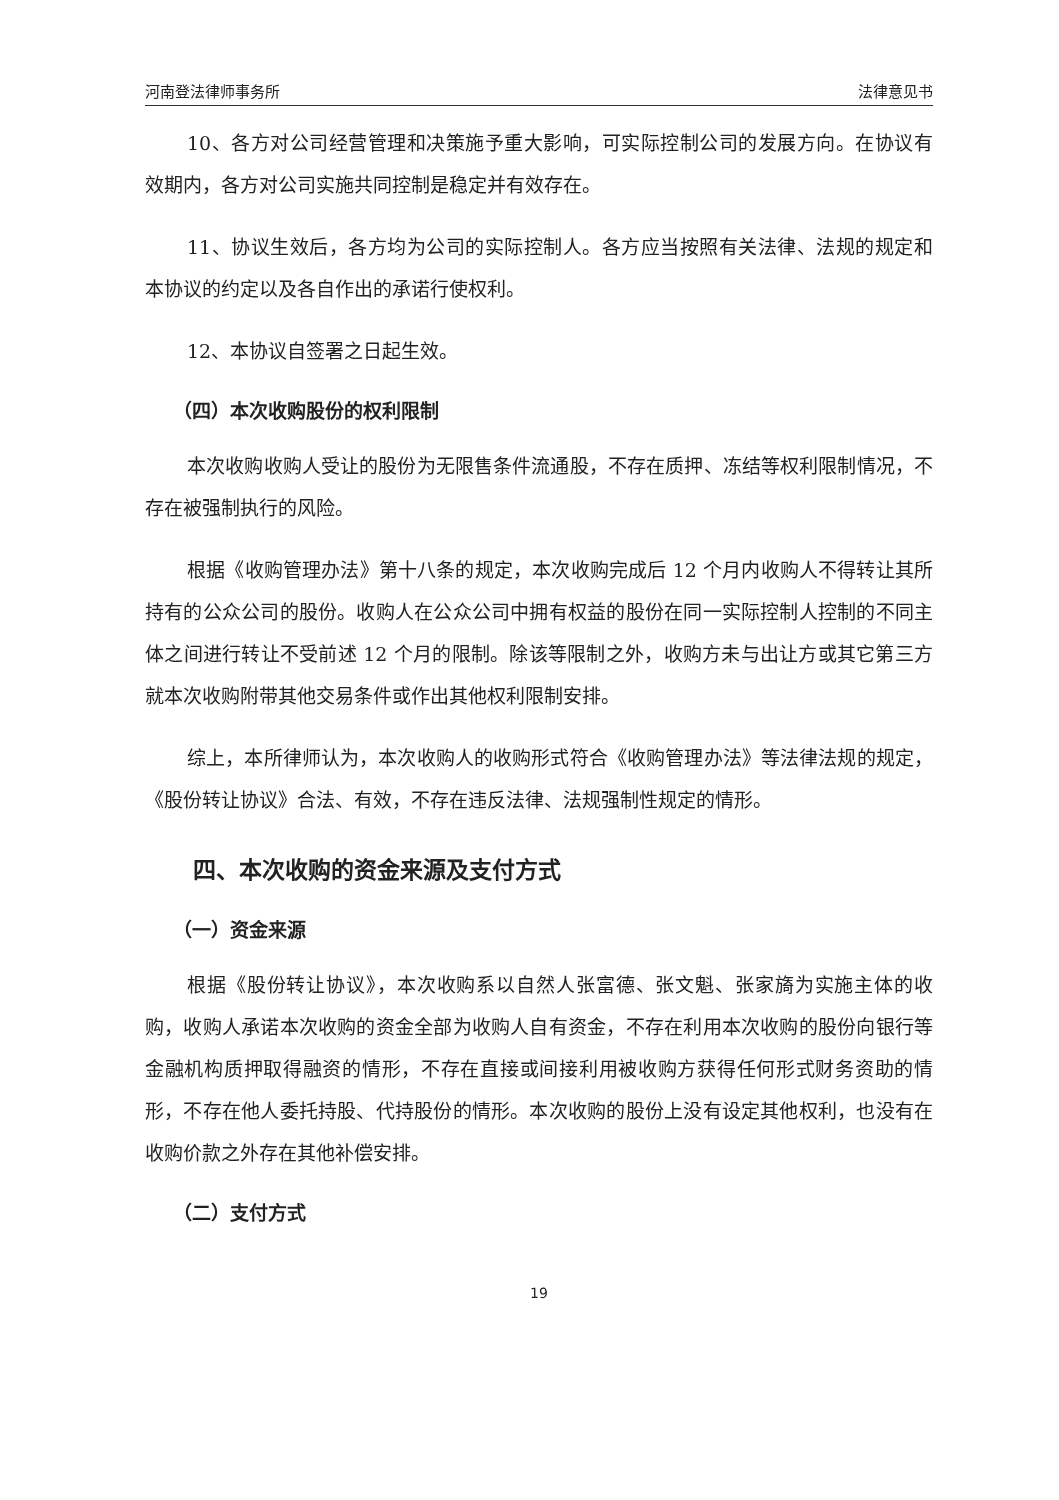河南登法律师事务所 法律意见书
10、各方对公司经营管理和决策施予重大影响，可实际控制公司的发展方向。在协议有效期内，各方对公司实施共同控制是稳定并有效存在。
11、协议生效后，各方均为公司的实际控制人。各方应当按照有关法律、法规的规定和本协议的约定以及各自作出的承诺行使权利。
12、本协议自签署之日起生效。
（四）本次收购股份的权利限制
本次收购收购人受让的股份为无限售条件流通股，不存在质押、冻结等权利限制情况，不存在被强制执行的风险。
根据《收购管理办法》第十八条的规定，本次收购完成后 12 个月内收购人不得转让其所持有的公众公司的股份。收购人在公众公司中拥有权益的股份在同一实际控制人控制的不同主体之间进行转让不受前述 12 个月的限制。除该等限制之外，收购方未与出让方或其它第三方就本次收购附带其他交易条件或作出其他权利限制安排。
综上，本所律师认为，本次收购人的收购形式符合《收购管理办法》等法律法规的规定，《股份转让协议》合法、有效，不存在违反法律、法规强制性规定的情形。
四、本次收购的资金来源及支付方式
（一）资金来源
根据《股份转让协议》，本次收购系以自然人张富德、张文魁、张家旖为实施主体的收购，收购人承诺本次收购的资金全部为收购人自有资金，不存在利用本次收购的股份向银行等金融机构质押取得融资的情形，不存在直接或间接利用被收购方获得任何形式财务资助的情形，不存在他人委托持股、代持股份的情形。本次收购的股份上没有设定其他权利，也没有在收购价款之外存在其他补偿安排。
（二）支付方式
19